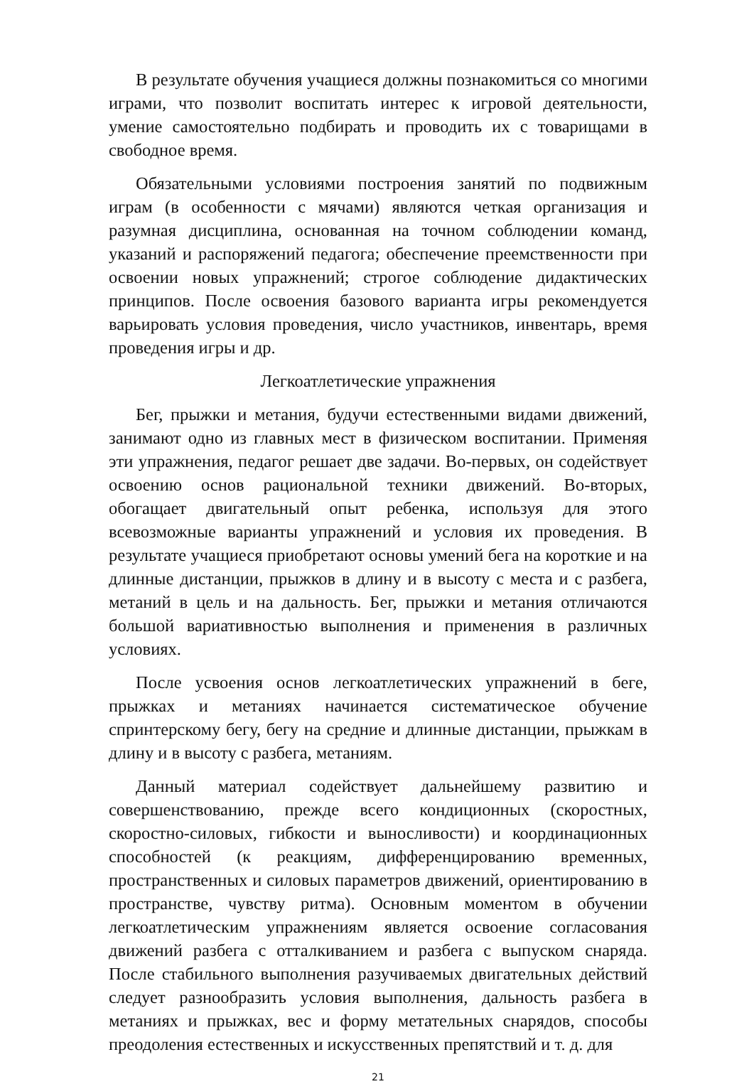В результате обучения учащиеся должны познакомиться со многими играми, что позволит воспитать интерес к игровой деятельности, умение самостоятельно подбирать и проводить их с товарищами в свободное время.
Обязательными условиями построения занятий по подвижным играм (в особенности с мячами) являются четкая организация и разумная дисциплина, основанная на точном соблюдении команд, указаний и распоряжений педагога; обеспечение преемственности при освоении новых упражнений; строгое соблюдение дидактических принципов. После освоения базового варианта игры рекомендуется варьировать условия проведения, число участников, инвентарь, время проведения игры и др.
Легкоатлетические упражнения
Бег, прыжки и метания, будучи естественными видами движений, занимают одно из главных мест в физическом воспитании. Применяя эти упражнения, педагог решает две задачи. Во-первых, он содействует освоению основ рациональной техники движений. Во-вторых, обогащает двигательный опыт ребенка, используя для этого всевозможные варианты упражнений и условия их проведения. В результате учащиеся приобретают основы умений бега на короткие и на длинные дистанции, прыжков в длину и в высоту с места и с разбега, метаний в цель и на дальность. Бег, прыжки и метания отличаются большой вариативностью выполнения и применения в различных условиях.
После усвоения основ легкоатлетических упражнений в беге, прыжках и метаниях начинается систематическое обучение спринтерскому бегу, бегу на средние и длинные дистанции, прыжкам в длину и в высоту с разбега, метаниям.
Данный материал содействует дальнейшему развитию и совершенствованию, прежде всего кондиционных (скоростных, скоростно-силовых, гибкости и выносливости) и координационных способностей (к реакциям, дифференцированию временных, пространственных и силовых параметров движений, ориентированию в пространстве, чувству ритма). Основным моментом в обучении легкоатлетическим упражнениям является освоение согласования движений разбега с отталкиванием и разбега с выпуском снаряда. После стабильного выполнения разучиваемых двигательных действий следует разнообразить условия выполнения, дальность разбега в метаниях и прыжках, вес и форму метательных снарядов, способы преодоления естественных и искусственных препятствий и т. д. для
21